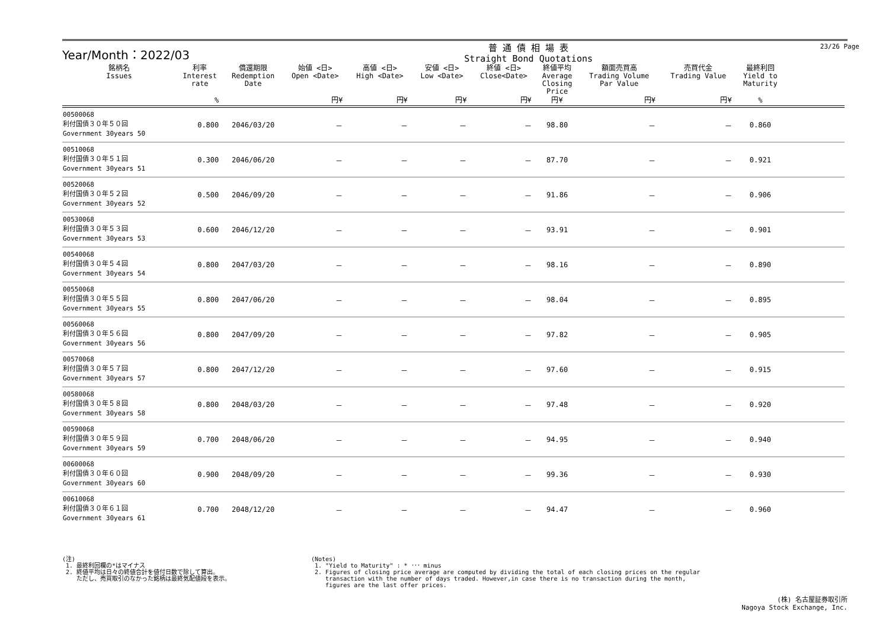Year/Month：2022/03
普 通 債 相 場 表
Straight Bond Quotations
23/26 Page
| 銘柄名 Issues | 利率 Interest rate | 償還期限 Redemption Date | 始値 <日> Open <Date> | 高値 <日> High <Date> | 安値 <日> Low <Date> | 終値 <日> Close<Date> | 終値平均 Average Closing Price | 額面売買高 Trading Volume Par Value | 売買代金 Trading Value | 最終利回 Yield to Maturity | |
| --- | --- | --- | --- | --- | --- | --- | --- | --- | --- | --- | --- |
| | % | | 円¥ | 円¥ | 円¥ | 円¥ | 円¥ | 円¥ | 円¥ | % | |
| 00500068 利付国債３０年５０回 Government 30years 50 | 0.800 | 2046/03/20 | － | － | － | － | 98.80 | － | － | 0.860 | |
| 00510068 利付国債３０年５１回 Government 30years 51 | 0.300 | 2046/06/20 | － | － | － | － | 87.70 | － | － | 0.921 | |
| 00520068 利付国債３０年５２回 Government 30years 52 | 0.500 | 2046/09/20 | － | － | － | － | 91.86 | － | － | 0.906 | |
| 00530068 利付国債３０年５３回 Government 30years 53 | 0.600 | 2046/12/20 | － | － | － | － | 93.91 | － | － | 0.901 | |
| 00540068 利付国債３０年５４回 Government 30years 54 | 0.800 | 2047/03/20 | － | － | － | － | 98.16 | － | － | 0.890 | |
| 00550068 利付国債３０年５５回 Government 30years 55 | 0.800 | 2047/06/20 | － | － | － | － | 98.04 | － | － | 0.895 | |
| 00560068 利付国債３０年５６回 Government 30years 56 | 0.800 | 2047/09/20 | － | － | － | － | 97.82 | － | － | 0.905 | |
| 00570068 利付国債３０年５７回 Government 30years 57 | 0.800 | 2047/12/20 | － | － | － | － | 97.60 | － | － | 0.915 | |
| 00580068 利付国債３０年５８回 Government 30years 58 | 0.800 | 2048/03/20 | － | － | － | － | 97.48 | － | － | 0.920 | |
| 00590068 利付国債３０年５９回 Government 30years 59 | 0.700 | 2048/06/20 | － | － | － | － | 94.95 | － | － | 0.940 | |
| 00600068 利付国債３０年６０回 Government 30years 60 | 0.900 | 2048/09/20 | － | － | － | － | 99.36 | － | － | 0.930 | |
| 00610068 利付国債３０年６１回 Government 30years 61 | 0.700 | 2048/12/20 | － | － | － | － | 94.47 | － | － | 0.960 | |
(注)
1. 最終利回欄の*はマイナス
2. 終値平均は日々の終値合計を値付日数で除して算出。
ただし、売買取引のなかった銘柄は最終気配値段を表示。
(Notes)
1. "Yield to Maturity" : * ･･･ minus
2. Figures of closing price average are computed by dividing the total of each closing prices on the regular
transaction with the number of days traded. However,in case there is no transaction during the month,
figures are the last offer prices.
(株) 名古屋証券取引所
Nagoya Stock Exchange, Inc.